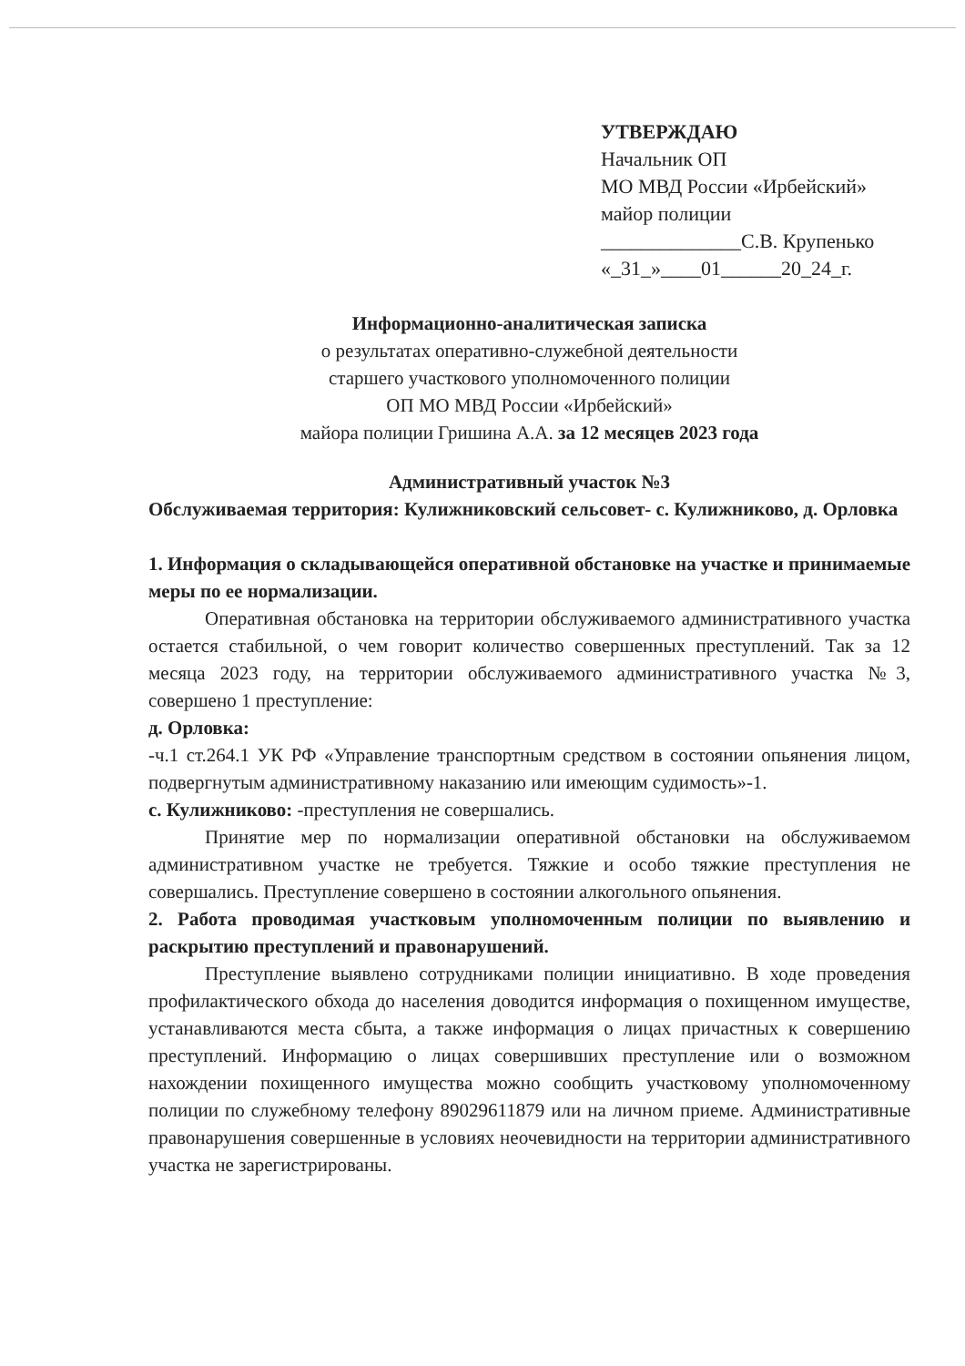УТВЕРЖДАЮ
Начальник ОП
МО МВД России «Ирбейский»
майор полиции
______________С.В. Крупенько
«_31_»____01______20_24_г.
Информационно-аналитическая записка
о результатах оперативно-служебной деятельности
старшего участкового уполномоченного полиции
ОП МО МВД России «Ирбейский»
майора полиции Гришина А.А. за 12 месяцев 2023 года
Административный участок №3
Обслуживаемая территория: Кулижниковский сельсовет- с. Кулижниково, д. Орловка
1. Информация о складывающейся оперативной обстановке на участке и принимаемые меры по ее нормализации.
Оперативная обстановка на территории обслуживаемого административного участка остается стабильной, о чем говорит количество совершенных преступлений. Так за 12 месяца 2023 году, на территории обслуживаемого административного участка №3, совершено 1 преступление:
д. Орловка:
-ч.1 ст.264.1 УК РФ «Управление транспортным средством в состоянии опьянения лицом, подвергнутым административному наказанию или имеющим судимость»-1.
с. Кулижниково: -преступления не совершались.
Принятие мер по нормализации оперативной обстановки на обслуживаемом административном участке не требуется. Тяжкие и особо тяжкие преступления не совершались. Преступление совершено в состоянии алкогольного опьянения.
2. Работа проводимая участковым уполномоченным полиции по выявлению и раскрытию преступлений и правонарушений.
Преступление выявлено сотрудниками полиции инициативно. В ходе проведения профилактического обхода до населения доводится информация о похищенном имуществе, устанавливаются места сбыта, а также информация о лицах причастных к совершению преступлений. Информацию о лицах совершивших преступление или о возможном нахождении похищенного имущества можно сообщить участковому уполномоченному полиции по служебному телефону 89029611879 или на личном приеме. Административные правонарушения совершенные в условиях неочевидности на территории административного участка не зарегистрированы.